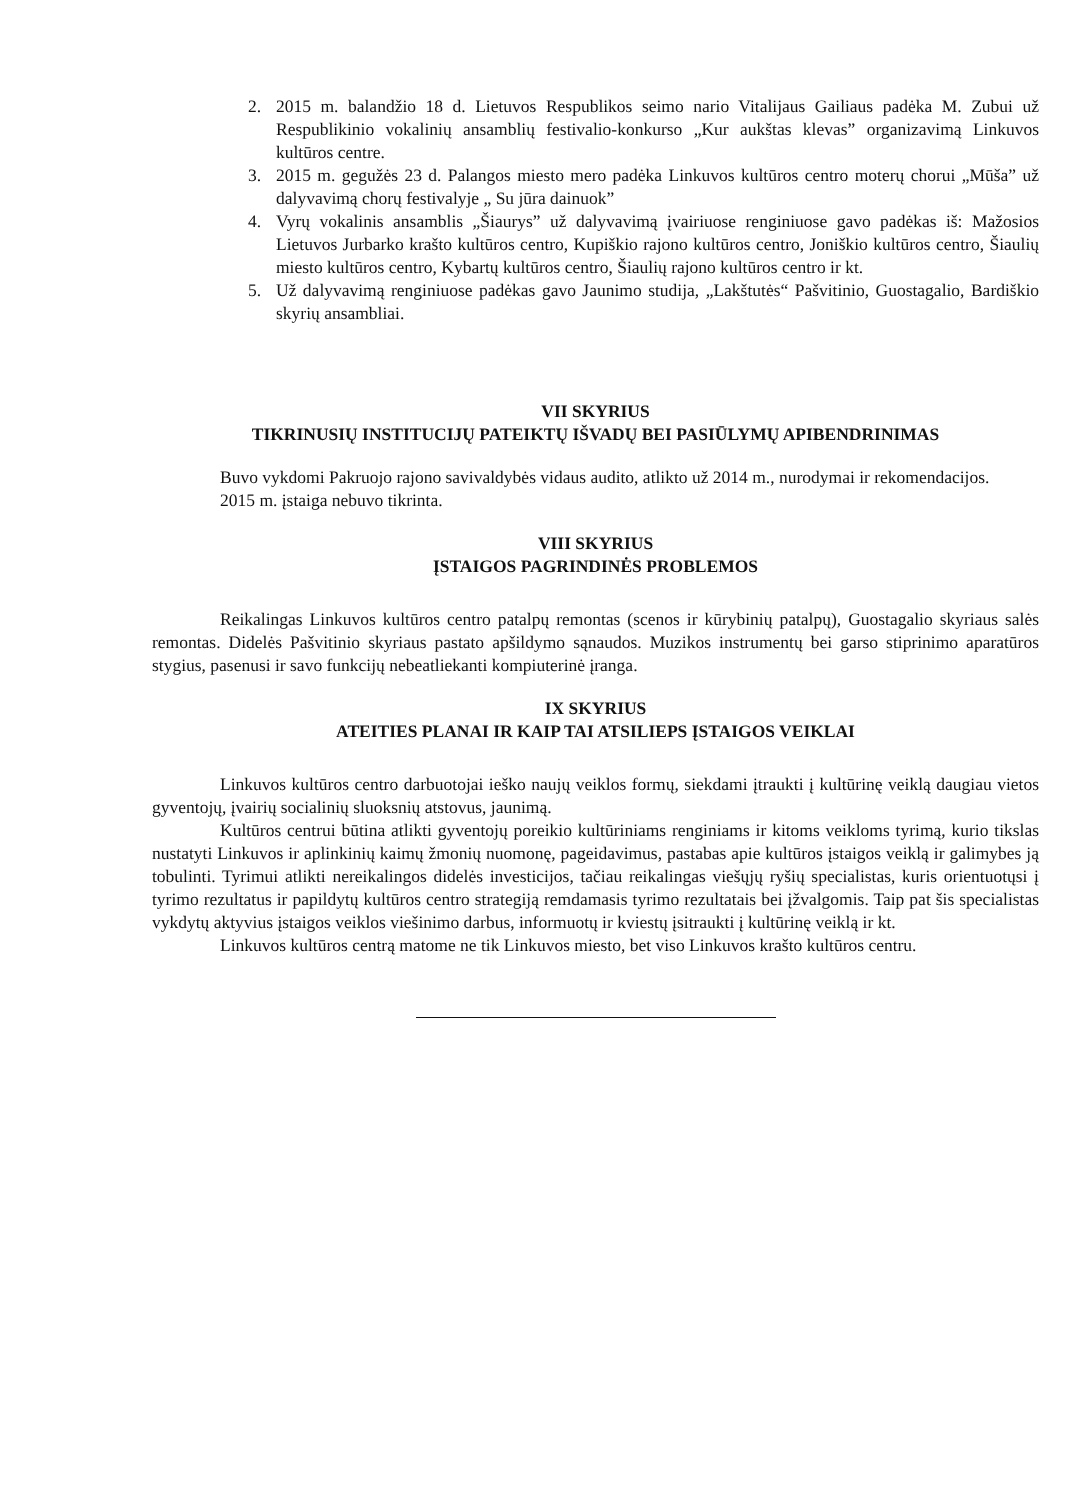2. 2015 m. balandžio 18 d. Lietuvos Respublikos seimo nario Vitalijaus Gailiaus padėka M. Zubui už Respublikinio vokalinių ansamblių festivalio-konkurso „Kur aukštas klevas” organizavimą Linkuvos kultūros centre.
3. 2015 m. gegužės 23 d. Palangos miesto mero padėka Linkuvos kultūros centro moterų chorui „Mūša” už dalyvavimą chorų festivalyje „ Su jūra dainuok”
4. Vyrų vokalinis ansamblis „Šiaurys” už dalyvavimą įvairiuose renginiuose gavo padėkas iš: Mažosios Lietuvos Jurbarko krašto kultūros centro, Kupiškio rajono kultūros centro, Joniškio kultūros centro, Šiaulių miesto kultūros centro, Kybartų kultūros centro, Šiaulių rajono kultūros centro ir kt.
5. Už dalyvavimą renginiuose padėkas gavo Jaunimo studija, „Lakštutės“ Pašvitinio, Guostagalio, Bardiškio skyrių ansambliai.
VII SKYRIUS
TIKRINUSIŲ INSTITUCIJŲ PATEIKTŲ IŠVADŲ BEI PASIŪLYMŲ APIBENDRINIMAS
Buvo vykdomi Pakruojo rajono savivaldybės vidaus audito, atlikto už 2014 m., nurodymai ir rekomendacijos.
2015 m. įstaiga nebuvo tikrinta.
VIII SKYRIUS
ĮSTAIGOS PAGRINDINĖS PROBLEMOS
Reikalingas Linkuvos kultūros centro patalpų remontas (scenos ir kūrybinių patalpų), Guostagalio skyriaus salės remontas. Didelės Pašvitinio skyriaus pastato apšildymo sąnaudos. Muzikos instrumentų bei garso stiprinimo aparatūros stygius, pasenusi ir savo funkcijų nebeatliekanti kompiuterinė įranga.
IX SKYRIUS
ATEITIES PLANAI IR KAIP TAI ATSILIEPS ĮSTAIGOS VEIKLAI
Linkuvos kultūros centro darbuotojai ieško naujų veiklos formų, siekdami įtraukti į kultūrinę veiklą daugiau vietos gyventojų, įvairių socialinių sluoksnių atstovus, jaunimą.
Kultūros centrui būtina atlikti gyventojų poreikio kultūriniams renginiams ir kitoms veikloms tyrimą, kurio tikslas nustatyti Linkuvos ir aplinkinių kaimų žmonių nuomonę, pageidavimus, pastabas apie kultūros įstaigos veiklą ir galimybes ją tobulinti. Tyrimui atlikti nereikalingos didelės investicijos, tačiau reikalingas viešųjų ryšių specialistas, kuris orientuotųsi į tyrimo rezultatus ir papildytų kultūros centro strategiją remdamasis tyrimo rezultatais bei įžvalgomis. Taip pat šis specialistas vykdytų aktyvius įstaigos veiklos viešinimo darbus, informuotų ir kviestų įsitraukti į kultūrinę veiklą ir kt.
Linkuvos kultūros centrą matome ne tik Linkuvos miesto, bet viso Linkuvos krašto kultūros centru.